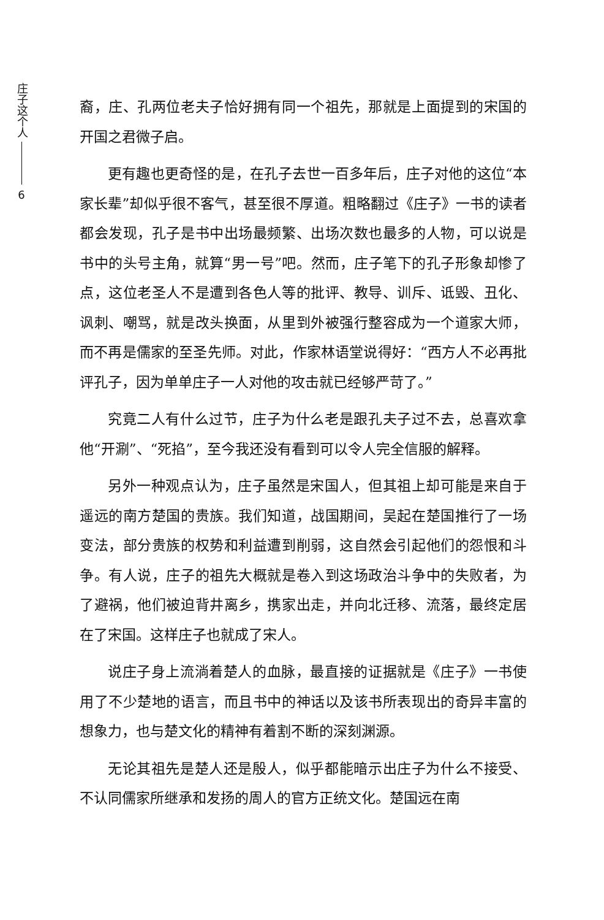庄子这个人
6
裔，庄、孔两位老夫子恰好拥有同一个祖先，那就是上面提到的宋国的开国之君微子启。
更有趣也更奇怪的是，在孔子去世一百多年后，庄子对他的这位“本家长辈”却似乎很不客气，甚至很不厚道。粗略翻过《庄子》一书的读者都会发现，孔子是书中出场最频繁、出场次数也最多的人物，可以说是书中的头号主角，就算“男一号”吧。然而，庄子笔下的孔子形象却惨了点，这位老圣人不是遭到各色人等的批评、教导、训斥、诋毁、丑化、讽刺、嘲骂，就是改头换面，从里到外被强行整容成为一个道家大师，而不再是儒家的至圣先师。对此，作家林语堂说得好：“西方人不必再批评孔子，因为单单庄子一人对他的攻击就已经够严苛了。”
究竟二人有什么过节，庄子为什么老是跟孔夫子过不去，总喜欢拿他“开涮”、“死掐”，至今我还没有看到可以令人完全信服的解释。
另外一种观点认为，庄子虽然是宋国人，但其祖上却可能是来自于遥远的南方楚国的贵族。我们知道，战国期间，吴起在楚国推行了一场变法，部分贵族的权势和利益遭到削弱，这自然会引起他们的怨恨和斗争。有人说，庄子的祖先大概就是卷入到这场政治斗争中的失败者，为了避祸，他们被迫背井离乡，携家出走，并向北迁移、流落，最终定居在了宋国。这样庄子也就成了宋人。
说庄子身上流淌着楚人的血脉，最直接的证据就是《庄子》一书使用了不少楚地的语言，而且书中的神话以及该书所表现出的奇异丰富的想象力，也与楚文化的精神有着割不断的深刻渊源。
无论其祖先是楚人还是殷人，似乎都能暗示出庄子为什么不接受、不认同儒家所继承和发扬的周人的官方正统文化。楚国远在南